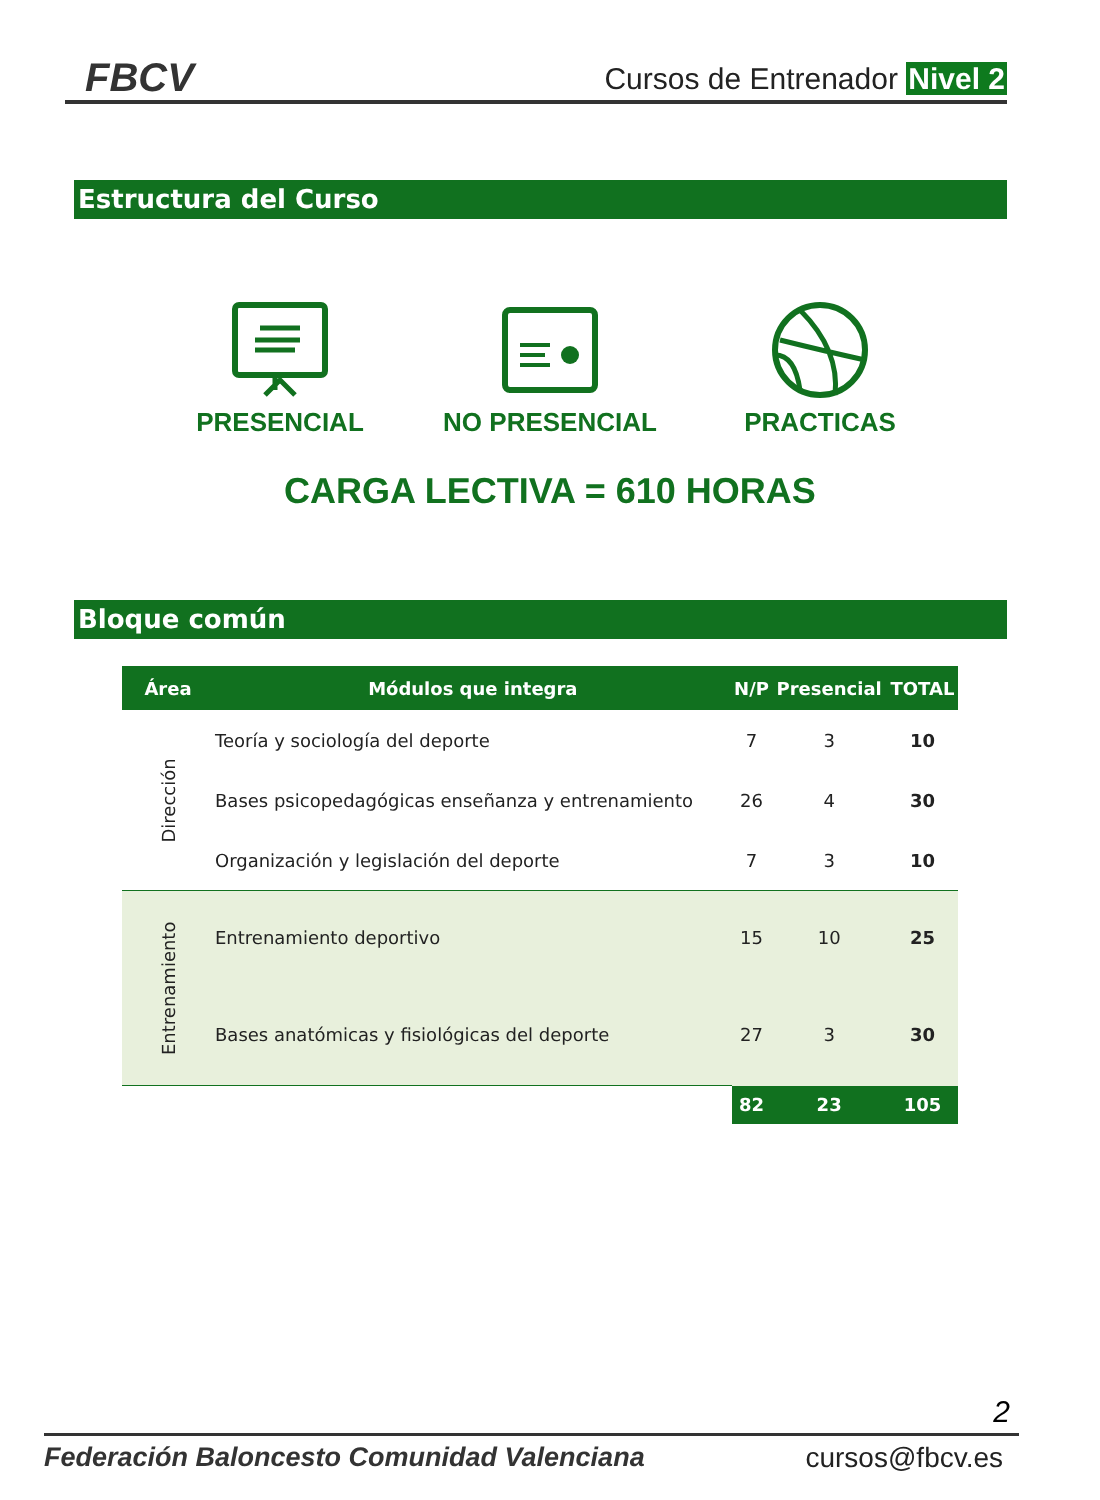FBCV
Cursos de Entrenador Nivel 2
Estructura del Curso
PRESENCIAL
NO PRESENCIAL
PRACTICAS
CARGA LECTIVA = 610 HORAS
Bloque común
| Área | Módulos que integra | N/P | Presencial | TOTAL |
| --- | --- | --- | --- | --- |
| Dirección | Teoría y sociología del deporte | 7 | 3 | 10 |
| | Bases psicopedagógicas enseñanza y entrenamiento | 26 | 4 | 30 |
| | Organización y legislación del deporte | 7 | 3 | 10 |
| Entrenamiento | Entrenamiento deportivo | 15 | 10 | 25 |
| | Bases anatómicas y fisiológicas del deporte | 27 | 3 | 30 |
| | | 82 | 23 | 105 |
2
Federación Baloncesto Comunidad Valenciana cursos@fbcv.es